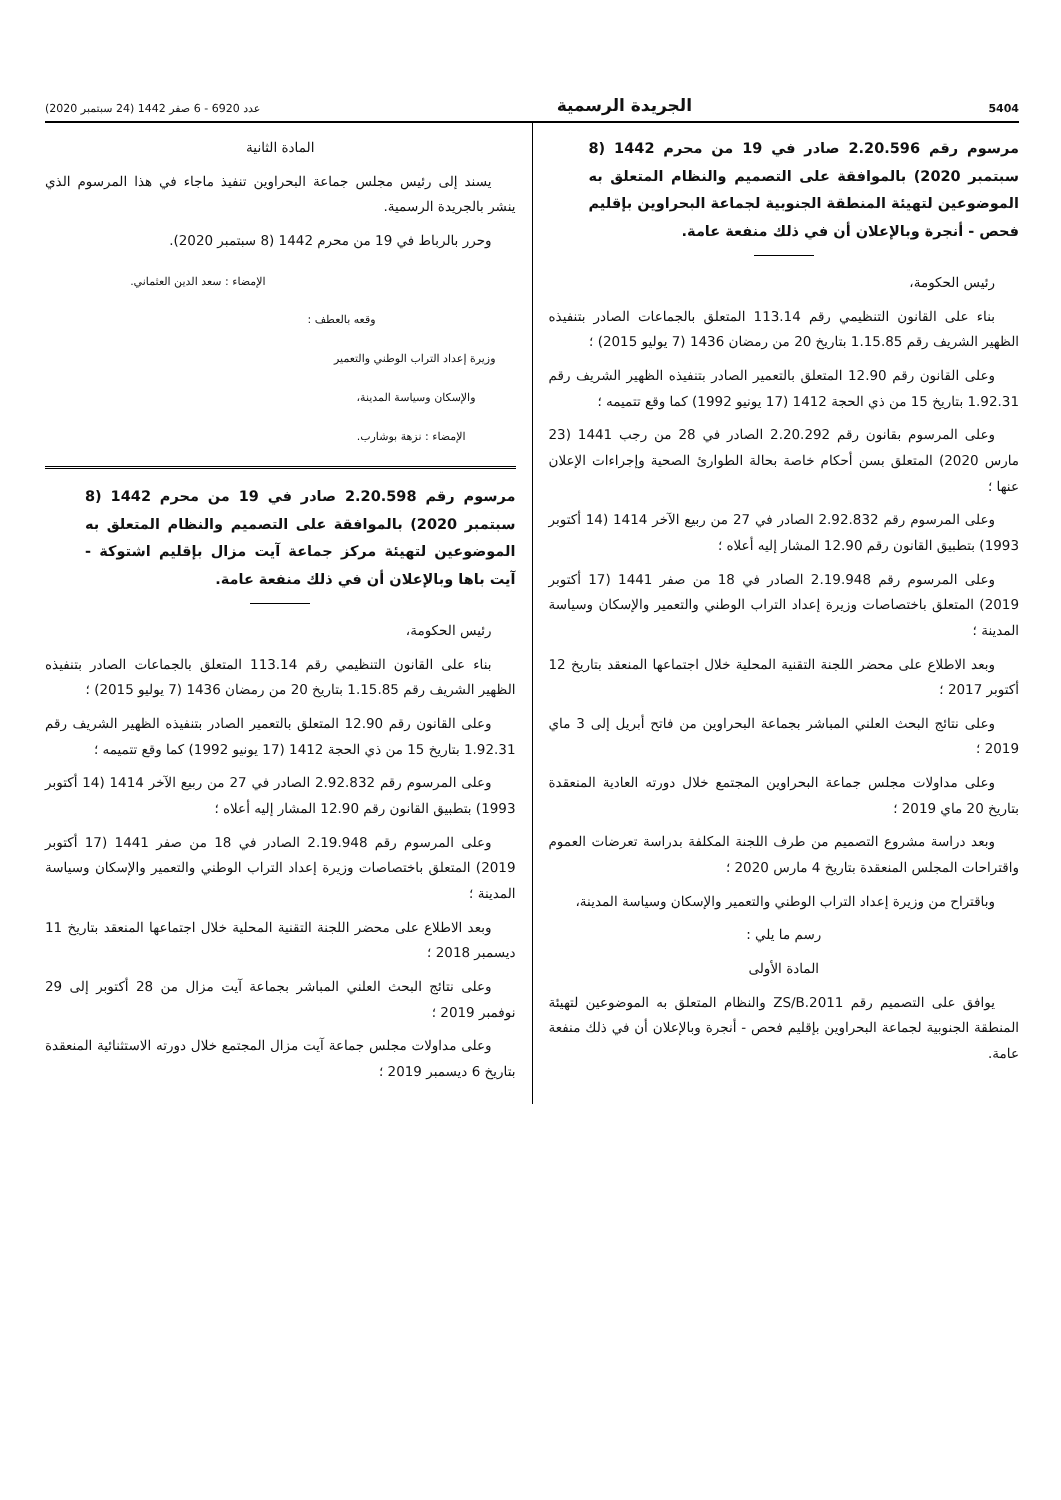5404 الجريدة الرسمية عدد 6920 - 6 صفر 1442 (24 سبتمبر 2020)
مرسوم رقم 2.20.596 صادر في 19 من محرم 1442 (8 سبتمبر 2020) بالموافقة على التصميم والنظام المتعلق به الموضوعين لتهيئة المنطقة الجنوبية لجماعة البحراوين بإقليم فحص - أنجرة وبالإعلان أن في ذلك منفعة عامة.
رئيس الحكومة،
بناء على القانون التنظيمي رقم 113.14 المتعلق بالجماعات الصادر بتنفيذه الظهير الشريف رقم 1.15.85 بتاريخ 20 من رمضان 1436 (7 يوليو 2015) ؛
وعلى القانون رقم 12.90 المتعلق بالتعمير الصادر بتنفيذه الظهير الشريف رقم 1.92.31 بتاريخ 15 من ذي الحجة 1412 (17 يونيو 1992) كما وقع تتميمه ؛
وعلى المرسوم بقانون رقم 2.20.292 الصادر في 28 من رجب 1441 (23 مارس 2020) المتعلق بسن أحكام خاصة بحالة الطوارئ الصحية وإجراءات الإعلان عنها ؛
وعلى المرسوم رقم 2.92.832 الصادر في 27 من ربيع الآخر 1414 (14 أكتوبر 1993) بتطبيق القانون رقم 12.90 المشار إليه أعلاه ؛
وعلى المرسوم رقم 2.19.948 الصادر في 18 من صفر 1441 (17 أكتوبر 2019) المتعلق باختصاصات وزيرة إعداد التراب الوطني والتعمير والإسكان وسياسة المدينة ؛
وبعد الاطلاع على محضر اللجنة التقنية المحلية خلال اجتماعها المنعقد بتاريخ 12 أكتوبر 2017 ؛
وعلى نتائج البحث العلني المباشر بجماعة البحراوين من فاتح أبريل إلى 3 ماي 2019 ؛
وعلى مداولات مجلس جماعة البحراوين المجتمع خلال دورته العادية المنعقدة بتاريخ 20 ماي 2019 ؛
وبعد دراسة مشروع التصميم من طرف اللجنة المكلفة بدراسة تعرضات العموم واقتراحات المجلس المنعقدة بتاريخ 4 مارس 2020 ؛
وباقتراح من وزيرة إعداد التراب الوطني والتعمير والإسكان وسياسة المدينة،
رسم ما يلي :
المادة الأولى
يوافق على التصميم رقم ZS/B.2011 والنظام المتعلق به الموضوعين لتهيئة المنطقة الجنوبية لجماعة البحراوين بإقليم فحص - أنجرة وبالإعلان أن في ذلك منفعة عامة.
المادة الثانية
يسند إلى رئيس مجلس جماعة البحراوين تنفيذ ماجاء في هذا المرسوم الذي ينشر بالجريدة الرسمية.
وحرر بالرباط في 19 من محرم 1442 (8 سبتمبر 2020).
الإمضاء : سعد الدين العثماني.
وقعه بالعطف :
وزيرة إعداد التراب الوطني والتعمير
والإسكان وسياسة المدينة،
الإمضاء : نزهة بوشارب.
مرسوم رقم 2.20.598 صادر في 19 من محرم 1442 (8 سبتمبر 2020) بالموافقة على التصميم والنظام المتعلق به الموضوعين لتهيئة مركز جماعة آيت مزال بإقليم اشتوكة - آيت باها وبالإعلان أن في ذلك منفعة عامة.
رئيس الحكومة،
بناء على القانون التنظيمي رقم 113.14 المتعلق بالجماعات الصادر بتنفيذه الظهير الشريف رقم 1.15.85 بتاريخ 20 من رمضان 1436 (7 يوليو 2015) ؛
وعلى القانون رقم 12.90 المتعلق بالتعمير الصادر بتنفيذه الظهير الشريف رقم 1.92.31 بتاريخ 15 من ذي الحجة 1412 (17 يونيو 1992) كما وقع تتميمه ؛
وعلى المرسوم رقم 2.92.832 الصادر في 27 من ربيع الآخر 1414 (14 أكتوبر 1993) بتطبيق القانون رقم 12.90 المشار إليه أعلاه ؛
وعلى المرسوم رقم 2.19.948 الصادر في 18 من صفر 1441 (17 أكتوبر 2019) المتعلق باختصاصات وزيرة إعداد التراب الوطني والتعمير والإسكان وسياسة المدينة ؛
وبعد الاطلاع على محضر اللجنة التقنية المحلية خلال اجتماعها المنعقد بتاريخ 11 ديسمبر 2018 ؛
وعلى نتائج البحث العلني المباشر بجماعة آيت مزال من 28 أكتوبر إلى 29 نوفمبر 2019 ؛
وعلى مداولات مجلس جماعة آيت مزال المجتمع خلال دورته الاستثنائية المنعقدة بتاريخ 6 ديسمبر 2019 ؛